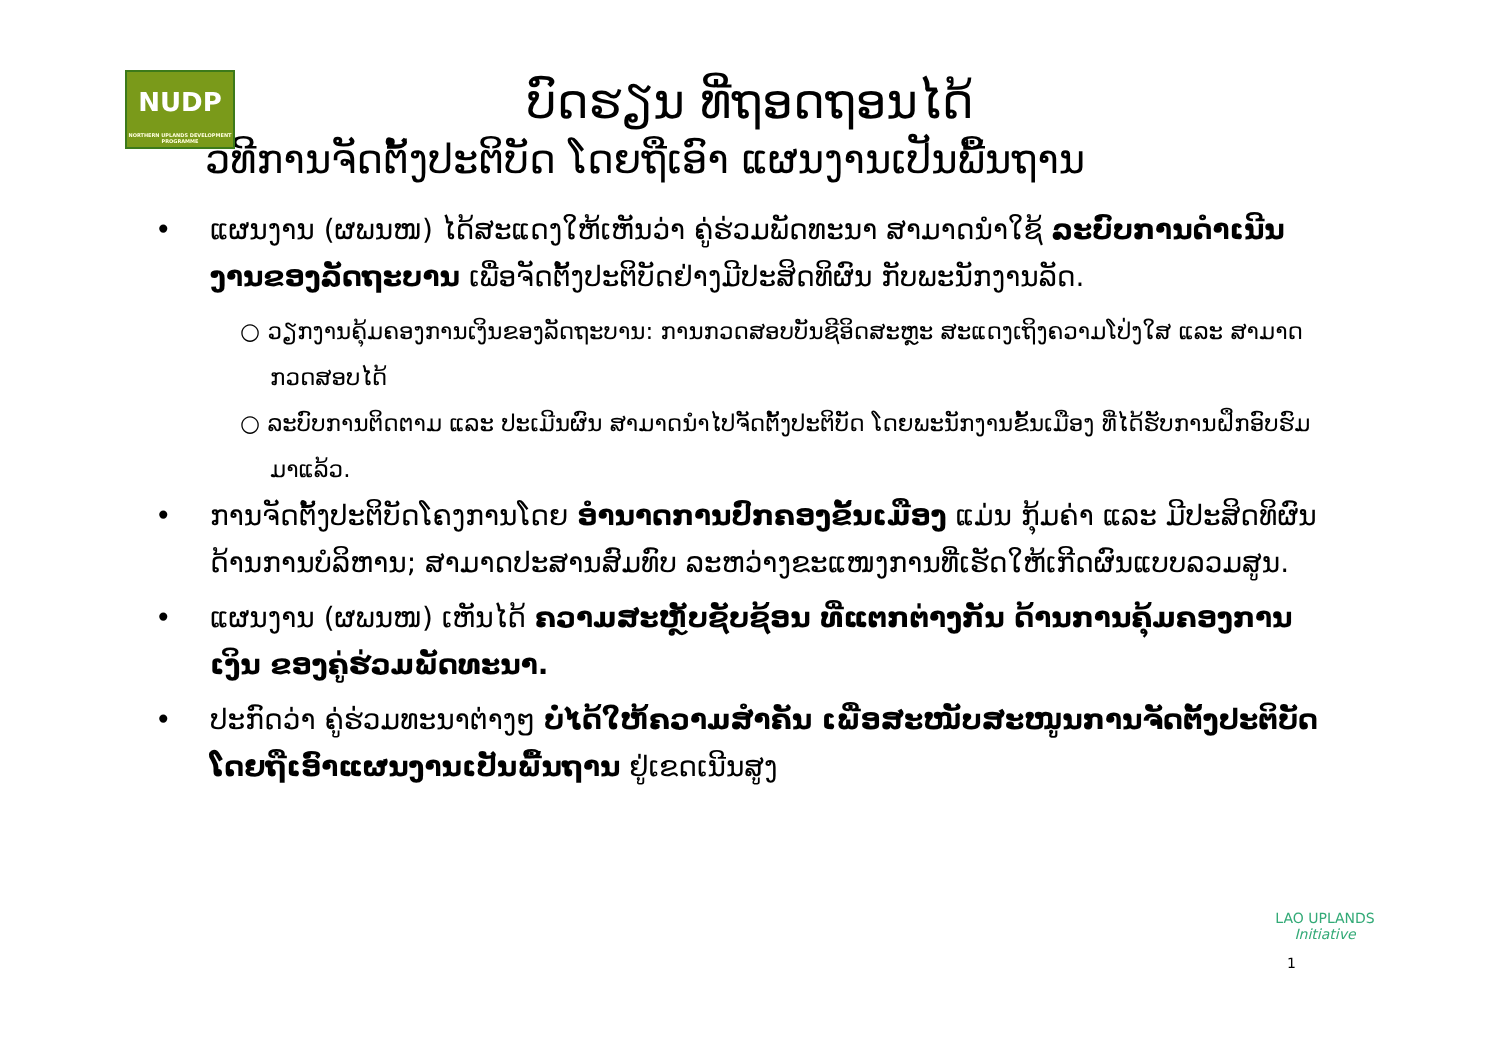NUDP
NORTHERN UPLANDS DEVELOPMENT PROGRAMME
ບົດຮຽນ ທີ່ຖອດຖອນໄດ້
ວິທີການຈັດຕັ້ງປະຕິບັດ ໂດຍຖືເອົາ ແຜນງານເປັນພື້ນຖານ
• ແຜນງານ (ຜພນໜ) ໄດ້ສະແດງໃຫ້ເຫັນວ່າ ຄູ່ຮ່ວມພັດທະນາ ສາມາດນຳໃຊ້ ລະບົບການດຳເນີນງານຂອງລັດຖະບານ ເພື່ອຈັດຕັ້ງປະຕິບັດຢ່າງມີປະສິດທິຜົນ ກັບພະນັກງານລັດ.
○ ວຽກງານຄຸ້ມຄອງການເງິນຂອງລັດຖະບານ: ການກວດສອບບັນຊີອິດສະຫຼະ ສະແດງເຖິງຄວາມໂປ່ງໃສ ແລະ ສາມາດກວດສອບໄດ້
○ ລະບົບການຕິດຕາມ ແລະ ປະເມີນຜົນ ສາມາດນຳໄປຈັດຕັ້ງປະຕິບັດ ໂດຍພະນັກງານຂັ້ນເມືອງ ທີ່ໄດ້ຮັບການຝຶກອົບຮົມມາແລ້ວ.
• ການຈັດຕັ້ງປະຕິບັດໂຄງການໂດຍ ອຳນາດການປົກຄອງຂັ້ນເມືອງ ແມ່ນ ກຸ້ມຄ່າ ແລະ ມີປະສິດທິຜົນ ດ້ານການບໍລິຫານ; ສາມາດປະສານສົມທົບ ລະຫວ່າງຂະແໜງການທີ່ເຮັດໃຫ້ເກີດຜົນແບບລວມສູນ.
• ແຜນງານ (ຜພນໜ) ເຫັນໄດ້ ຄວາມສະຫຼັບຊັບຊ້ອນ ທີ່ແຕກຕ່າງກັນ ດ້ານການຄຸ້ມຄອງການເງິນ ຂອງຄູ່ຮ່ວມພັດທະນາ.
• ປະກົດວ່າ ຄູ່ຮ່ວມທະນາຕ່າງໆ ບໍ່ໄດ້ໃຫ້ຄວາມສຳຄັນ ເພື່ອສະໜັບສະໜູນການຈັດຕັ້ງປະຕິບັດ ໂດຍຖືເອົາແຜນງານເປັນພື້ນຖານ ຢູ່ເຂດເນີນສູງ
1
LAO UPLANDS
Initiative